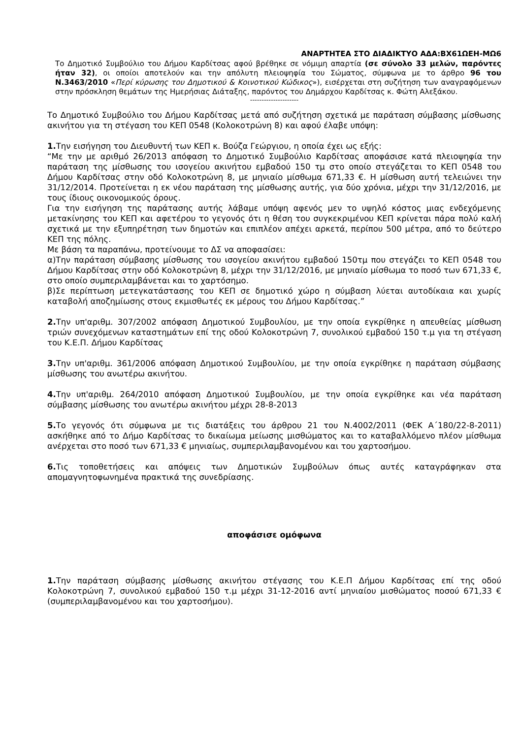ΑΝΑΡΤΗΤΕΑ ΣΤΟ ΔΙΑΔΙΚΤΥΟ ΑΔΑ:ΒΧ61ΩΕΗ-ΜΩ6
Το Δημοτικό Συμβούλιο του Δήμου Καρδίτσας αφού βρέθηκε σε νόμιμη απαρτία (σε σύνολο 33 μελών, παρόντες ήταν 32), οι οποίοι αποτελούν και την απόλυτη πλειοψηφία του Σώματος, σύμφωνα με το άρθρο 96 του Ν.3463/2010 «Περί κύρωσης του Δημοτικού & Κοινοτικού Κώδικος»), εισέρχεται στη συζήτηση των αναγραφόμενων στην πρόσκληση θεμάτων της Ημερήσιας Διάταξης, παρόντος του Δημάρχου Καρδίτσας κ. Φώτη Αλεξάκου.
---------------------
Το Δημοτικό Συμβούλιο του Δήμου Καρδίτσας μετά από συζήτηση σχετικά με παράταση σύμβασης μίσθωσης ακινήτου για τη στέγαση του ΚΕΠ 0548 (Κολοκοτρώνη 8) και αφού έλαβε υπόψη:
1. Την εισήγηση του Διευθυντή των ΚΕΠ κ. Βούζα Γεώργιου, η οποία έχει ως εξής:
“Με την με αριθμό 26/2013 απόφαση το Δημοτικό Συμβούλιο Καρδίτσας αποφάσισε κατά πλειοψηφία την παράταση της μίσθωσης του ισογείου ακινήτου εμβαδού 150 τμ στο οποίο στεγάζεται το ΚΕΠ 0548 του Δήμου Καρδίτσας στην οδό Κολοκοτρώνη 8, με μηνιαίο μίσθωμα 671,33 €. Η μίσθωση αυτή τελειώνει την 31/12/2014. Προτείνεται η εκ νέου παράταση της μίσθωσης αυτής, για δύο χρόνια, μέχρι την 31/12/2016, με τους ίδιους οικονομικούς όρους.
Για την εισήγηση της παράτασης αυτής λάβαμε υπόψη αφενός μεν το υψηλό κόστος μιας ενδεχόμενης μετακίνησης του ΚΕΠ και αφετέρου το γεγονός ότι η θέση του συγκεκριμένου ΚΕΠ κρίνεται πάρα πολύ καλή σχετικά με την εξυπηρέτηση των δημοτών και επιπλέον απέχει αρκετά, περίπου 500 μέτρα, από το δεύτερο ΚΕΠ της πόλης.
Με βάση τα παραπάνω, προτείνουμε το ΔΣ να αποφασίσει:
α)Την παράταση σύμβασης μίσθωσης του ισογείου ακινήτου εμβαδού 150τμ που στεγάζει το ΚΕΠ 0548 του Δήμου Καρδίτσας στην οδό Κολοκοτρώνη 8, μέχρι την 31/12/2016, με μηνιαίο μίσθωμα το ποσό των 671,33 €, στο οποίο συμπεριλαμβάνεται και το χαρτόσημο.
β)Σε περίπτωση μετεγκατάστασης του ΚΕΠ σε δημοτικό χώρο η σύμβαση λύεται αυτοδίκαια και χωρίς καταβολή αποζημίωσης στους εκμισθωτές εκ μέρους του Δήμου Καρδίτσας.”
2. Την υπ'αριθμ. 307/2002 απόφαση Δημοτικού Συμβουλίου, με την οποία εγκρίθηκε η απευθείας μίσθωση τριών συνεχόμενων καταστημάτων επί της οδού Κολοκοτρώνη 7, συνολικού εμβαδού 150 τ.μ για τη στέγαση του Κ.Ε.Π. Δήμου Καρδίτσας
3. Την υπ'αριθμ. 361/2006 απόφαση Δημοτικού Συμβουλίου, με την οποία εγκρίθηκε η παράταση σύμβασης μίσθωσης του ανωτέρω ακινήτου.
4. Την υπ'αριθμ. 264/2010 απόφαση Δημοτικού Συμβουλίου, με την οποία εγκρίθηκε και νέα παράταση σύμβασης μίσθωσης του ανωτέρω ακινήτου μέχρι 28-8-2013
5. Το γεγονός ότι σύμφωνα με τις διατάξεις του άρθρου 21 του Ν.4002/2011 (ΦΕΚ Α΄180/22-8-2011) ασκήθηκε από το Δήμο Καρδίτσας το δικαίωμα μείωσης μισθώματος και το καταβαλλόμενο πλέον μίσθωμα ανέρχεται στο ποσό των 671,33 € μηνιαίως, συμπεριλαμβανομένου και του χαρτοσήμου.
6. Τις τοποθετήσεις και απόψεις των Δημοτικών Συμβούλων όπως αυτές καταγράφηκαν στα απομαγνητοφωνημένα πρακτικά της συνεδρίασης.
αποφάσισε ομόφωνα
1. Την παράταση σύμβασης μίσθωσης ακινήτου στέγασης του Κ.Ε.Π Δήμου Καρδίτσας επί της οδού Κολοκοτρώνη 7, συνολικού εμβαδού 150 τ.μ μέχρι 31-12-2016 αντί μηνιαίου μισθώματος ποσού 671,33 € (συμπεριλαμβανομένου και του χαρτοσήμου).